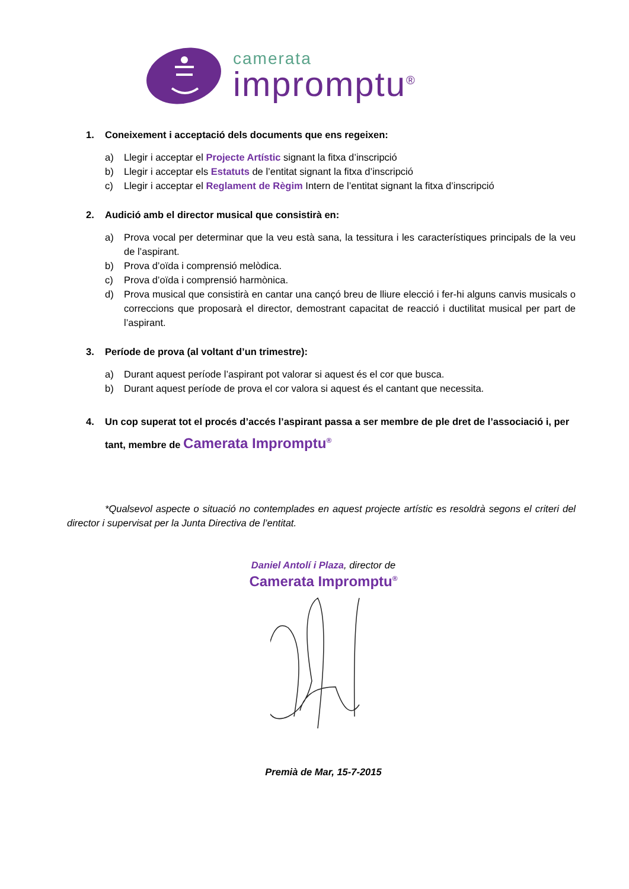camerata
impromptu<sup>®</sup>
1. Coneixement i acceptació dels documents que ens regeixen:
a) Llegir i acceptar el Projecte Artístic signant la fitxa d’inscripció
b) Llegir i acceptar els Estatuts de l’entitat signant la fitxa d’inscripció
c) Llegir i acceptar el Reglament de Règim Intern de l’entitat signant la fitxa d’inscripció
2. Audició amb el director musical que consistirà en:
a) Prova vocal per determinar que la veu està sana, la tessitura i les característiques principals de la veu de l’aspirant.
b) Prova d’oïda i comprensió melòdica.
c) Prova d’oïda i comprensió harmònica.
d) Prova musical que consistirà en cantar una cançó breu de lliure elecció i fer-hi alguns canvis musicals o correccions que proposarà el director, demostrant capacitat de reacció i ductilitat musical per part de l’aspirant.
3. Període de prova (al voltant d’un trimestre):
a) Durant aquest període l’aspirant pot valorar si aquest és el cor que busca.
b) Durant aquest període de prova el cor valora si aquest és el cantant que necessita.
4. Un cop superat tot el procés d’accés l’aspirant passa a ser membre de ple dret de l’associació i, per tant, membre de Camerata Impromptu<sup>®</sup>
*Qualsevol aspecte o situació no contemplades en aquest projecte artístic es resoldrà segons el criteri del director i supervisat per la Junta Directiva de l’entitat.
Daniel Antolí i Plaza, director de
Camerata Impromptu<sup>®</sup>
Premià de Mar, 15-7-2015